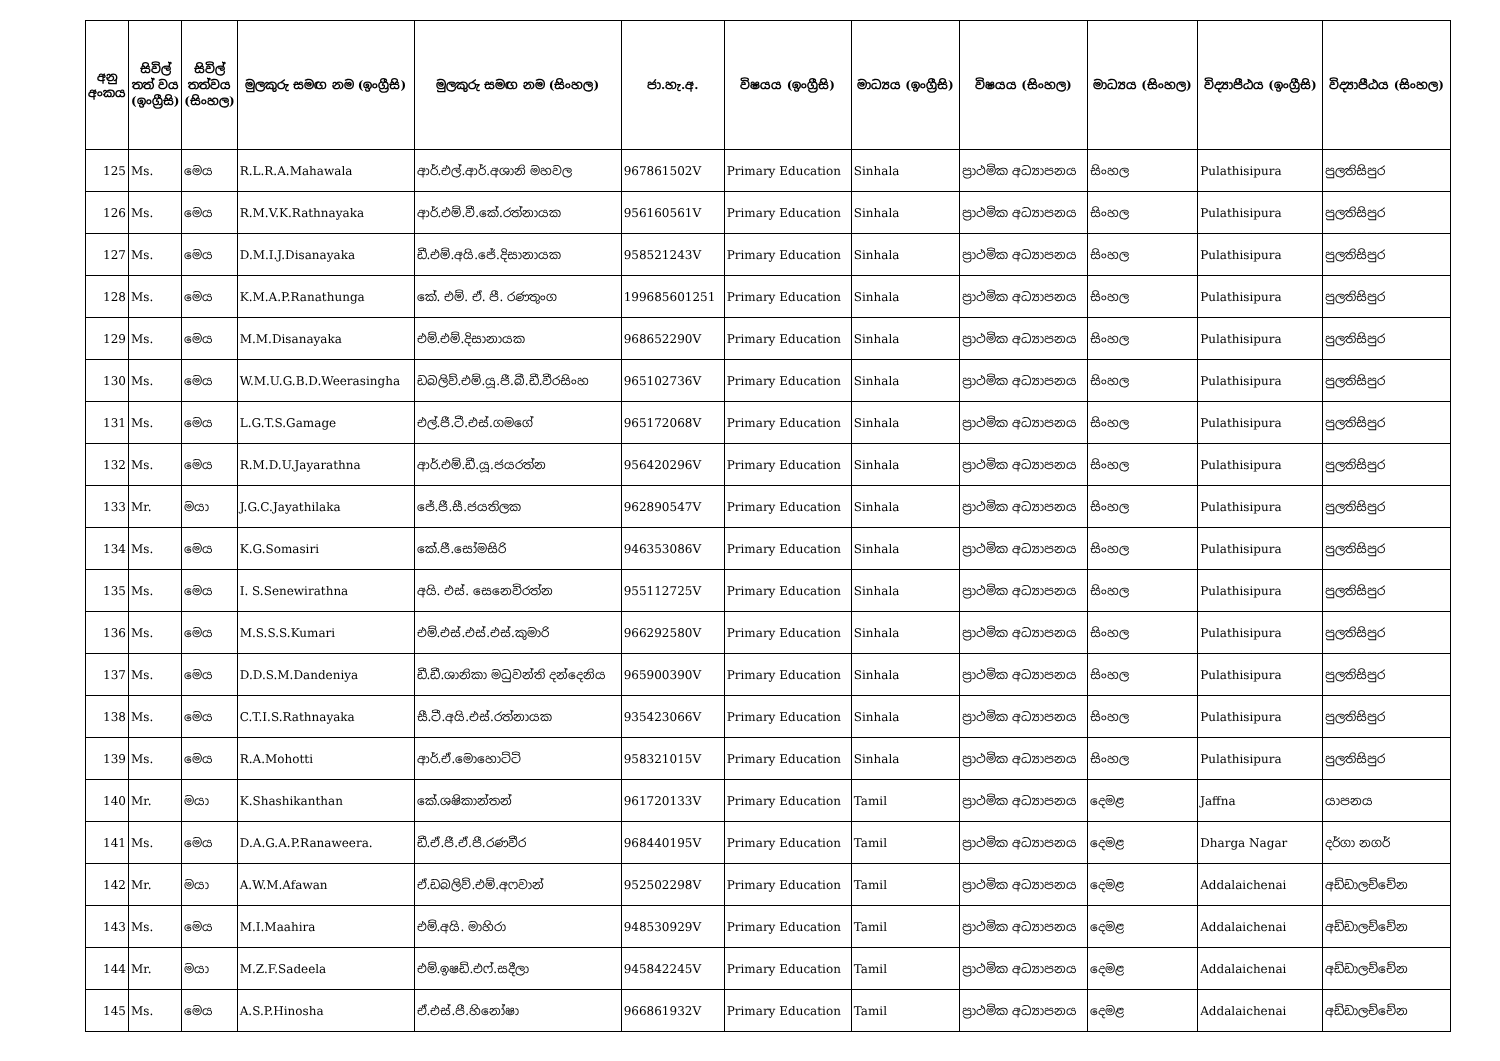| අනු අංකය | සිවිල් තත් වය (ඉංග්‍රීසි) | සිවිල් තත්වය (සිංහල) | මුලකුරු සමඟ නම (ඉංග්‍රීසි) | මුලකුරු සමඟ නම (සිංහල) | ජා.හැ.අ. | විෂයය (ඉංග්‍රීසි) | මාධ්‍යය (ඉංග්‍රීසි) | විෂයය (සිංහල) | මාධ්‍යය (සිංහල) | විද්‍යාපීඨය (ඉංග්‍රීසි) | විද්‍යාපීඨය (සිංහල) |
| --- | --- | --- | --- | --- | --- | --- | --- | --- | --- | --- | --- |
| 125 | Ms. | මෙය | R.L.R.A.Mahawala | ආර්.එල්.ආර්.අශානි මහවල | 967861502V | Primary Education | Sinhala | ප්‍රාථමික අධ්‍යාපනය | සිංහල | Pulathisipura | පුලතිසිපුර |
| 126 | Ms. | මෙය | R.M.V.K.Rathnayaka | ආර්.එම්.වී.කේ.රත්නායක | 956160561V | Primary Education | Sinhala | ප්‍රාථමික අධ්‍යාපනය | සිංහල | Pulathisipura | පුලතිසිපුර |
| 127 | Ms. | මෙය | D.M.I.J.Disanayaka | ඩී.එම්.අයි.ජේ.දිසානායක | 958521243V | Primary Education | Sinhala | ප්‍රාථමික අධ්‍යාපනය | සිංහල | Pulathisipura | පුලතිසිපුර |
| 128 | Ms. | මෙය | K.M.A.P.Ranathunga | කේ. එම්. ඒ. පී. රණතුංග | 199685601251 | Primary Education | Sinhala | ප්‍රාථමික අධ්‍යාපනය | සිංහල | Pulathisipura | පුලතිසිපුර |
| 129 | Ms. | මෙය | M.M.Disanayaka | එම්.එම්.දිසානායක | 968652290V | Primary Education | Sinhala | ප්‍රාථමික අධ්‍යාපනය | සිංහල | Pulathisipura | පුලතිසිපුර |
| 130 | Ms. | මෙය | W.M.U.G.B.D.Weerasingha | ඩබලිව්.එම්.යූ.ජී.බී.ඩී.වීරසිංහ | 965102736V | Primary Education | Sinhala | ප්‍රාථමික අධ්‍යාපනය | සිංහල | Pulathisipura | පුලතිසිපුර |
| 131 | Ms. | මෙය | L.G.T.S.Gamage | එල්.ජී.ටී.එස්.ගමගේ | 965172068V | Primary Education | Sinhala | ප්‍රාථමික අධ්‍යාපනය | සිංහල | Pulathisipura | පුලතිසිපුර |
| 132 | Ms. | මෙය | R.M.D.U.Jayarathna | ආර්.එම්.ඩී.යූ.ජයරත්න | 956420296V | Primary Education | Sinhala | ප්‍රාථමික අධ්‍යාපනය | සිංහල | Pulathisipura | පුලතිසිපුර |
| 133 | Mr. | මයා | J.G.C.Jayathilaka | ජේ.ජී.සී.ජයතිලක | 962890547V | Primary Education | Sinhala | ප්‍රාථමික අධ්‍යාපනය | සිංහල | Pulathisipura | පුලතිසිපුර |
| 134 | Ms. | මෙය | K.G.Somasiri | කේ.ජී.සෝමසිරි | 946353086V | Primary Education | Sinhala | ප්‍රාථමික අධ්‍යාපනය | සිංහල | Pulathisipura | පුලතිසිපුර |
| 135 | Ms. | මෙය | I. S.Senewirathna | අයි. එස්. සෙනෙවිරත්න | 955112725V | Primary Education | Sinhala | ප්‍රාථමික අධ්‍යාපනය | සිංහල | Pulathisipura | පුලතිසිපුර |
| 136 | Ms. | මෙය | M.S.S.S.Kumari | එම්.එස්.එස්.එස්.කුමාරි | 966292580V | Primary Education | Sinhala | ප්‍රාථමික අධ්‍යාපනය | සිංහල | Pulathisipura | පුලතිසිපුර |
| 137 | Ms. | මෙය | D.D.S.M.Dandeniya | ඩී.ඩී.ශානිකා මධුවන්ති දන්දෙනිය | 965900390V | Primary Education | Sinhala | ප්‍රාථමික අධ්‍යාපනය | සිංහල | Pulathisipura | පුලතිසිපුර |
| 138 | Ms. | මෙය | C.T.I.S.Rathnayaka | සී.ටී.අයි.එස්.රත්නායක | 935423066V | Primary Education | Sinhala | ප්‍රාථමික අධ්‍යාපනය | සිංහල | Pulathisipura | පුලතිසිපුර |
| 139 | Ms. | මෙය | R.A.Mohotti | ආර්.ඒ.මොහොට්ටි | 958321015V | Primary Education | Sinhala | ප්‍රාථමික අධ්‍යාපනය | සිංහල | Pulathisipura | පුලතිසිපුර |
| 140 | Mr. | මයා | K.Shashikanthan | කේ.ශෂිකාන්තන් | 961720133V | Primary Education | Tamil | ප්‍රාථමික අධ්‍යාපනය | දෙමළ | Jaffna | යාපනය |
| 141 | Ms. | මෙය | D.A.G.A.P.Ranaweera. | ඩී.ඒ.ජී.ඒ.පී.රණවීර | 968440195V | Primary Education | Tamil | ප්‍රාථමික අධ්‍යාපනය | දෙමළ | Dharga Nagar | දර්ගා නගර් |
| 142 | Mr. | මයා | A.W.M.Afawan | ඒ.ඩබලිව්.එම්.අෆවාන් | 952502298V | Primary Education | Tamil | ප්‍රාථමික අධ්‍යාපනය | දෙමළ | Addalaichenai | අඩ්ඩාලච්චේන |
| 143 | Ms. | මෙය | M.I.Maahira | එම්.අයි. මාහිරා | 948530929V | Primary Education | Tamil | ප්‍රාථමික අධ්‍යාපනය | දෙමළ | Addalaichenai | අඩ්ඩාලච්චේන |
| 144 | Mr. | මයා | M.Z.F.Sadeela | එම්.ඉෂඩ්.එෆ්.සදීලා | 945842245V | Primary Education | Tamil | ප්‍රාථමික අධ්‍යාපනය | දෙමළ | Addalaichenai | අඩ්ඩාලච්චේන |
| 145 | Ms. | මෙය | A.S.P.Hinosha | ඒ.එස්.පී.හිනෝෂා | 966861932V | Primary Education | Tamil | ප්‍රාථමික අධ්‍යාපනය | දෙමළ | Addalaichenai | අඩ්ඩාලච්චේන |